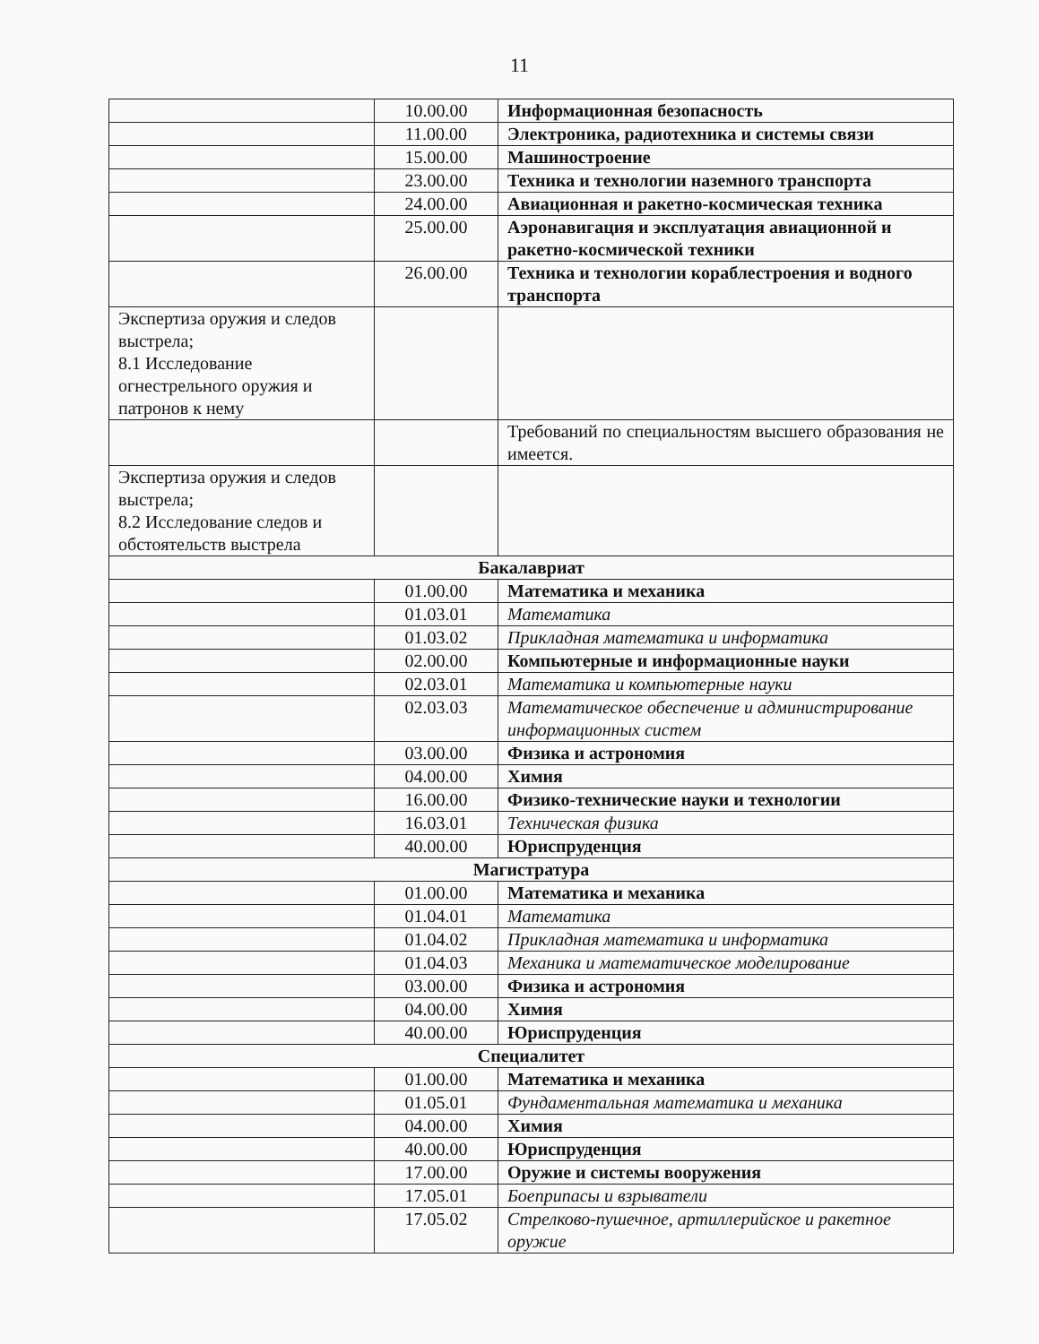11
| | 10.00.00 | Информационная безопасность |
| | 11.00.00 | Электроника, радиотехника и системы связи |
| | 15.00.00 | Машиностроение |
| | 23.00.00 | Техника и технологии наземного транспорта |
| | 24.00.00 | Авиационная и ракетно-космическая техника |
| | 25.00.00 | Аэронавигация и эксплуатация авиационной и ракетно-космической техники |
| | 26.00.00 | Техника и технологии кораблестроения и водного транспорта |
| Экспертиза оружия и следов выстрела; 8.1 Исследование огнестрельного оружия и патронов к нему | | |
| | | Требований по специальностям высшего образования не имеется. |
| Экспертиза оружия и следов выстрела; 8.2 Исследование следов и обстоятельств выстрела | | |
| Бакалавриат | | |
| | 01.00.00 | Математика и механика |
| | 01.03.01 | Математика |
| | 01.03.02 | Прикладная математика и информатика |
| | 02.00.00 | Компьютерные и информационные науки |
| | 02.03.01 | Математика и компьютерные науки |
| | 02.03.03 | Математическое обеспечение и администрирование информационных систем |
| | 03.00.00 | Физика и астрономия |
| | 04.00.00 | Химия |
| | 16.00.00 | Физико-технические науки и технологии |
| | 16.03.01 | Техническая физика |
| | 40.00.00 | Юриспруденция |
| Магистратура | | |
| | 01.00.00 | Математика и механика |
| | 01.04.01 | Математика |
| | 01.04.02 | Прикладная математика и информатика |
| | 01.04.03 | Механика и математическое моделирование |
| | 03.00.00 | Физика и астрономия |
| | 04.00.00 | Химия |
| | 40.00.00 | Юриспруденция |
| Специалитет | | |
| | 01.00.00 | Математика и механика |
| | 01.05.01 | Фундаментальная математика и механика |
| | 04.00.00 | Химия |
| | 40.00.00 | Юриспруденция |
| | 17.00.00 | Оружие и системы вооружения |
| | 17.05.01 | Боеприпасы и взрыватели |
| | 17.05.02 | Стрелково-пушечное, артиллерийское и ракетное оружие |